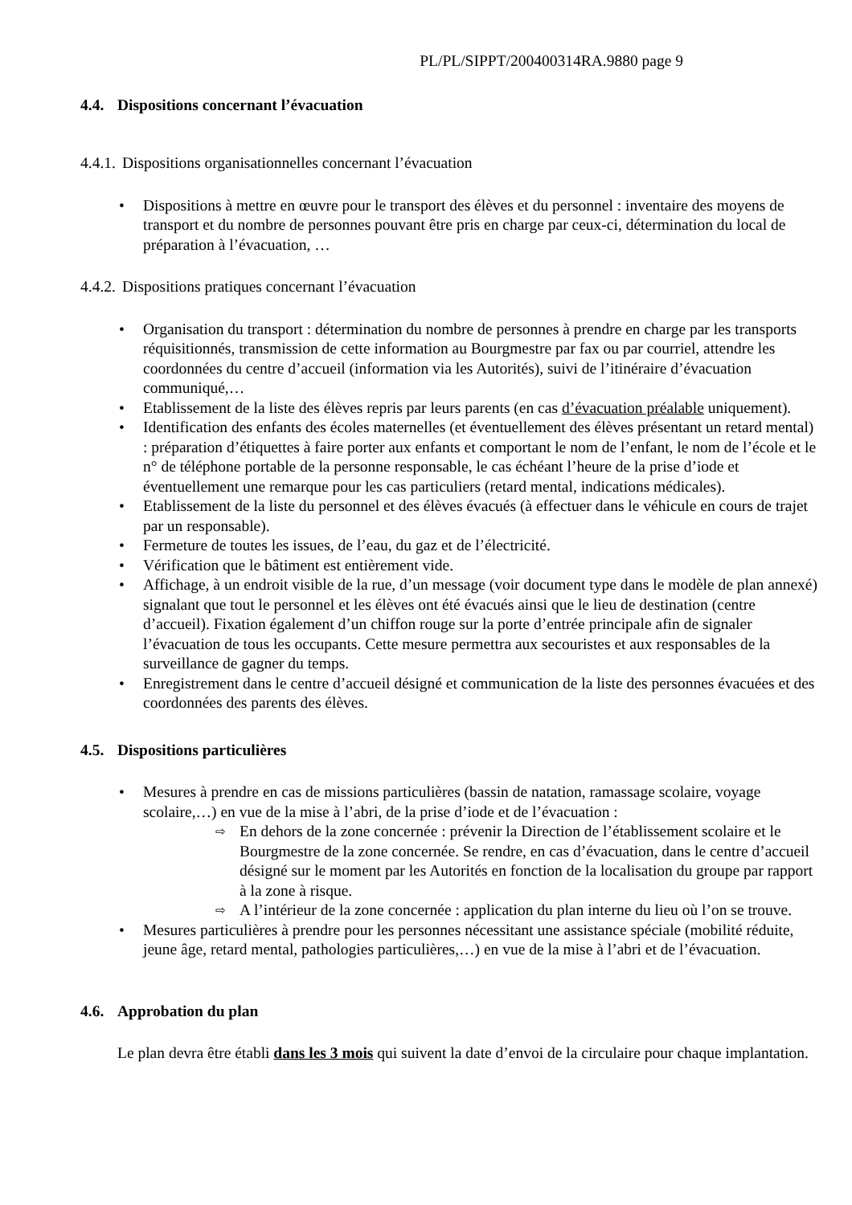PL/PL/SIPPT/200400314RA.9880 page 9
4.4. Dispositions concernant l’évacuation
4.4.1. Dispositions organisationnelles concernant l’évacuation
• Dispositions à mettre en œuvre pour le transport des élèves et du personnel : inventaire des moyens de transport et du nombre de personnes pouvant être pris en charge par ceux-ci, détermination du local de préparation à l’évacuation, …
4.4.2. Dispositions pratiques concernant l’évacuation
• Organisation du transport : détermination du nombre de personnes à prendre en charge par les transports réquisitionnés, transmission de cette information au Bourgmestre par fax ou par courriel, attendre les coordonnées du centre d’accueil (information via les Autorités), suivi de l’itinéraire d’évacuation communiqué,…
• Etablissement de la liste des élèves repris par leurs parents (en cas d’évacuation préalable uniquement).
• Identification des enfants des écoles maternelles (et éventuellement des élèves présentant un retard mental) : préparation d’étiquettes à faire porter aux enfants et comportant le nom de l’enfant, le nom de l’école et le n° de téléphone portable de la personne responsable, le cas échéant l’heure de la prise d’iode et éventuellement une remarque pour les cas particuliers (retard mental, indications médicales).
• Etablissement de la liste du personnel et des élèves évacués (à effectuer dans le véhicule en cours de trajet par un responsable).
• Fermeture de toutes les issues, de l’eau, du gaz et de l’électricité.
• Vérification que le bâtiment est entièrement vide.
• Affichage, à un endroit visible de la rue, d’un message (voir document type dans le modèle de plan annexé) signalant que tout le personnel et les élèves ont été évacués ainsi que le lieu de destination (centre d’accueil). Fixation également d’un chiffon rouge sur la porte d’entrée principale afin de signaler l’évacuation de tous les occupants. Cette mesure permettra aux secouristes et aux responsables de la surveillance de gagner du temps.
• Enregistrement dans le centre d’accueil désigné et communication de la liste des personnes évacuées et des coordonnées des parents des élèves.
4.5. Dispositions particulières
• Mesures à prendre en cas de missions particulières (bassin de natation, ramassage scolaire, voyage scolaire,…) en vue de la mise à l’abri, de la prise d’iode et de l’évacuation :
⇨ En dehors de la zone concernée : prévenir la Direction de l’établissement scolaire et le Bourgmestre de la zone concernée. Se rendre, en cas d’évacuation, dans le centre d’accueil désigné sur le moment par les Autorités en fonction de la localisation du groupe par rapport à la zone à risque.
⇨ A l’intérieur de la zone concernée : application du plan interne du lieu où l’on se trouve.
• Mesures particulières à prendre pour les personnes nécessitant une assistance spéciale (mobilité réduite, jeune âge, retard mental, pathologies particulières,…) en vue de la mise à l’abri et de l’évacuation.
4.6. Approbation du plan
Le plan devra être établi dans les 3 mois qui suivent la date d’envoi de la circulaire pour chaque implantation.